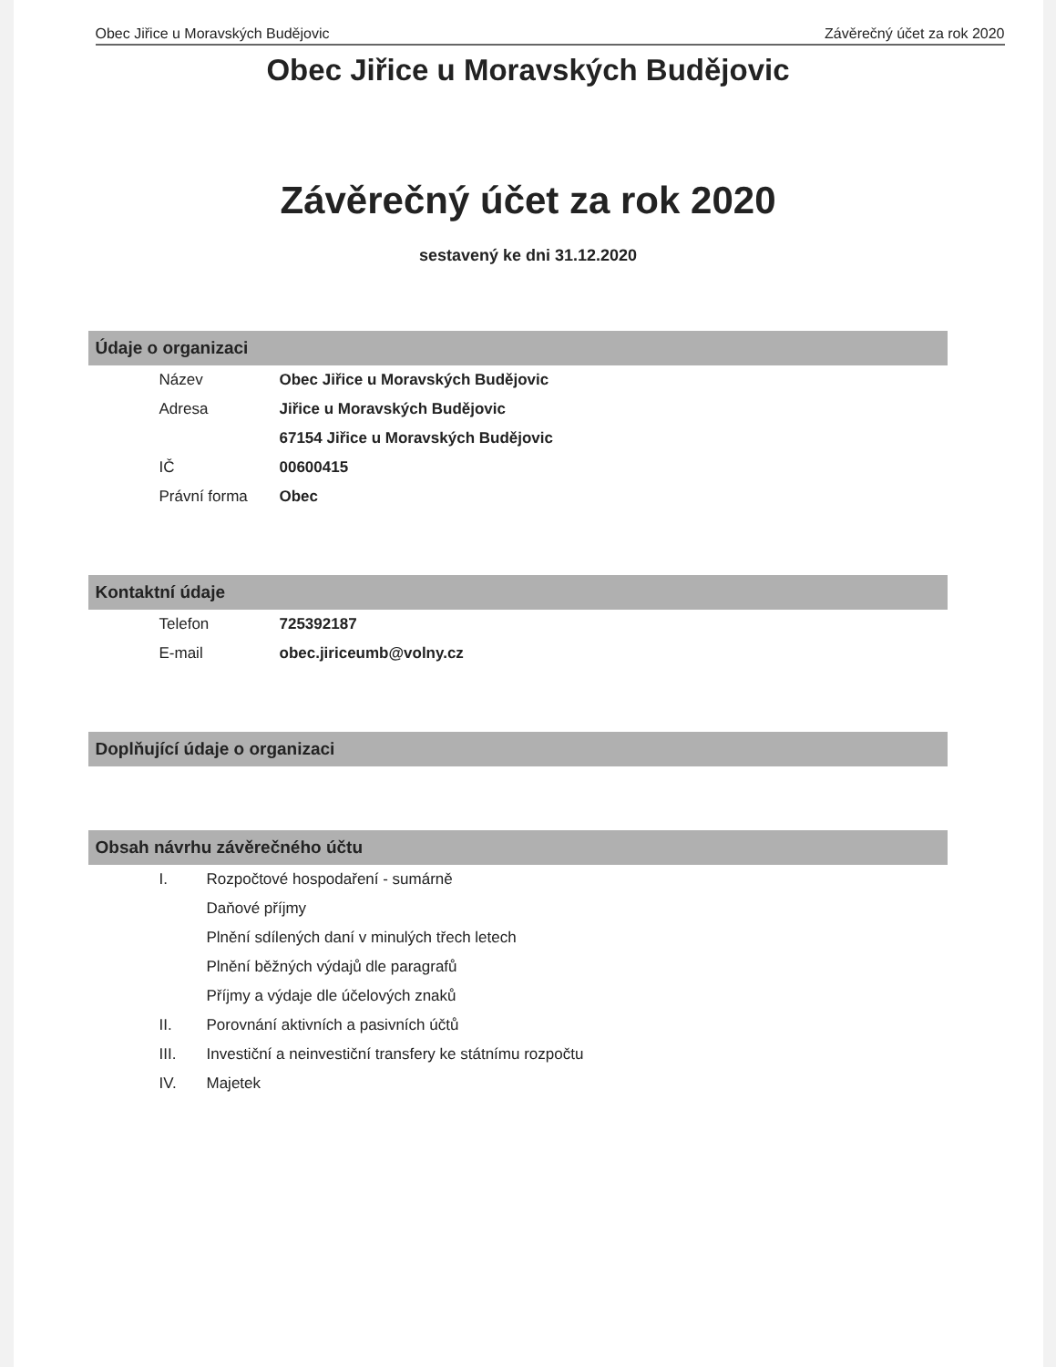Obec Jiřice u Moravských Budějovic Závěrečný účet za rok 2020
Obec Jiřice u Moravských Budějovic
Závěrečný účet za rok 2020
sestavený ke dni 31.12.2020
Údaje o organizaci
| Název | Obec Jiřice u Moravských Budějovic |
| Adresa | Jiřice u Moravských Budějovic |
| | 67154 Jiřice u Moravských Budějovic |
| IČ | 00600415 |
| Právní forma | Obec |
Kontaktní údaje
| Telefon | 725392187 |
| E-mail | obec.jiriceumb@volny.cz |
Doplňující údaje o organizaci
Obsah návrhu závěrečného účtu
| I. | Rozpočtové hospodaření - sumárně |
| | Daňové příjmy |
| | Plnění sdílených daní v minulých třech letech |
| | Plnění běžných výdajů dle paragrafů |
| | Příjmy a výdaje dle účelových znaků |
| II. | Porovnání aktivních a pasivních účtů |
| III. | Investiční a neinvestiční transfery ke státnímu rozpočtu |
| IV. | Majetek |